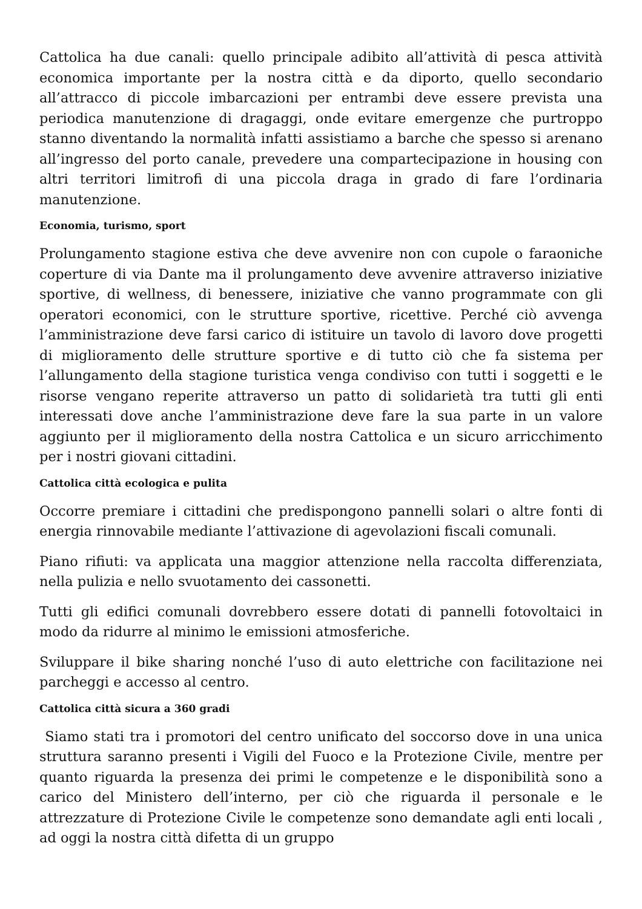Cattolica ha due canali: quello principale adibito all’attività di pesca attività economica importante per la nostra città e da diporto, quello secondario all’attracco di piccole imbarcazioni per entrambi deve essere prevista una periodica manutenzione di dragaggi, onde evitare emergenze che purtroppo stanno diventando la normalità infatti assistiamo a barche che spesso si arenano all’ingresso del porto canale, prevedere una compartecipazione in housing con altri territori limitrofi di una piccola draga in grado di fare l’ordinaria manutenzione.
Economia, turismo, sport
Prolungamento stagione estiva che deve avvenire non con cupole o faraoniche coperture di via Dante ma il prolungamento deve avvenire attraverso iniziative sportive, di wellness, di benessere, iniziative che vanno programmate con gli operatori economici, con le strutture sportive, ricettive. Perché ciò avvenga l’amministrazione deve farsi carico di istituire un tavolo di lavoro dove progetti di miglioramento delle strutture sportive e di tutto ciò che fa sistema per l’allungamento della stagione turistica venga condiviso con tutti i soggetti e le risorse vengano reperite attraverso un patto di solidarietà tra tutti gli enti interessati dove anche l’amministrazione deve fare la sua parte in un valore aggiunto per il miglioramento della nostra Cattolica e un sicuro arricchimento per i nostri giovani cittadini.
Cattolica città ecologica e pulita
Occorre premiare i cittadini che predispongono pannelli solari o altre fonti di energia rinnovabile mediante l’attivazione di agevolazioni fiscali comunali.
Piano rifiuti: va applicata una maggior attenzione nella raccolta differenziata, nella pulizia e nello svuotamento dei cassonetti.
Tutti gli edifici comunali dovrebbero essere dotati di pannelli fotovoltaici in modo da ridurre al minimo le emissioni atmosferiche.
Sviluppare il bike sharing nonché l’uso di auto elettriche con facilitazione nei parcheggi e accesso al centro.
Cattolica città sicura a 360 gradi
Siamo stati tra i promotori del centro unificato del soccorso dove in una unica struttura saranno presenti i Vigili del Fuoco e la Protezione Civile, mentre per quanto riguarda la presenza dei primi le competenze e le disponibilità sono a carico del Ministero dell’interno, per ciò che riguarda il personale e le attrezzature di Protezione Civile le competenze sono demandate agli enti locali , ad oggi la nostra città difetta di un gruppo